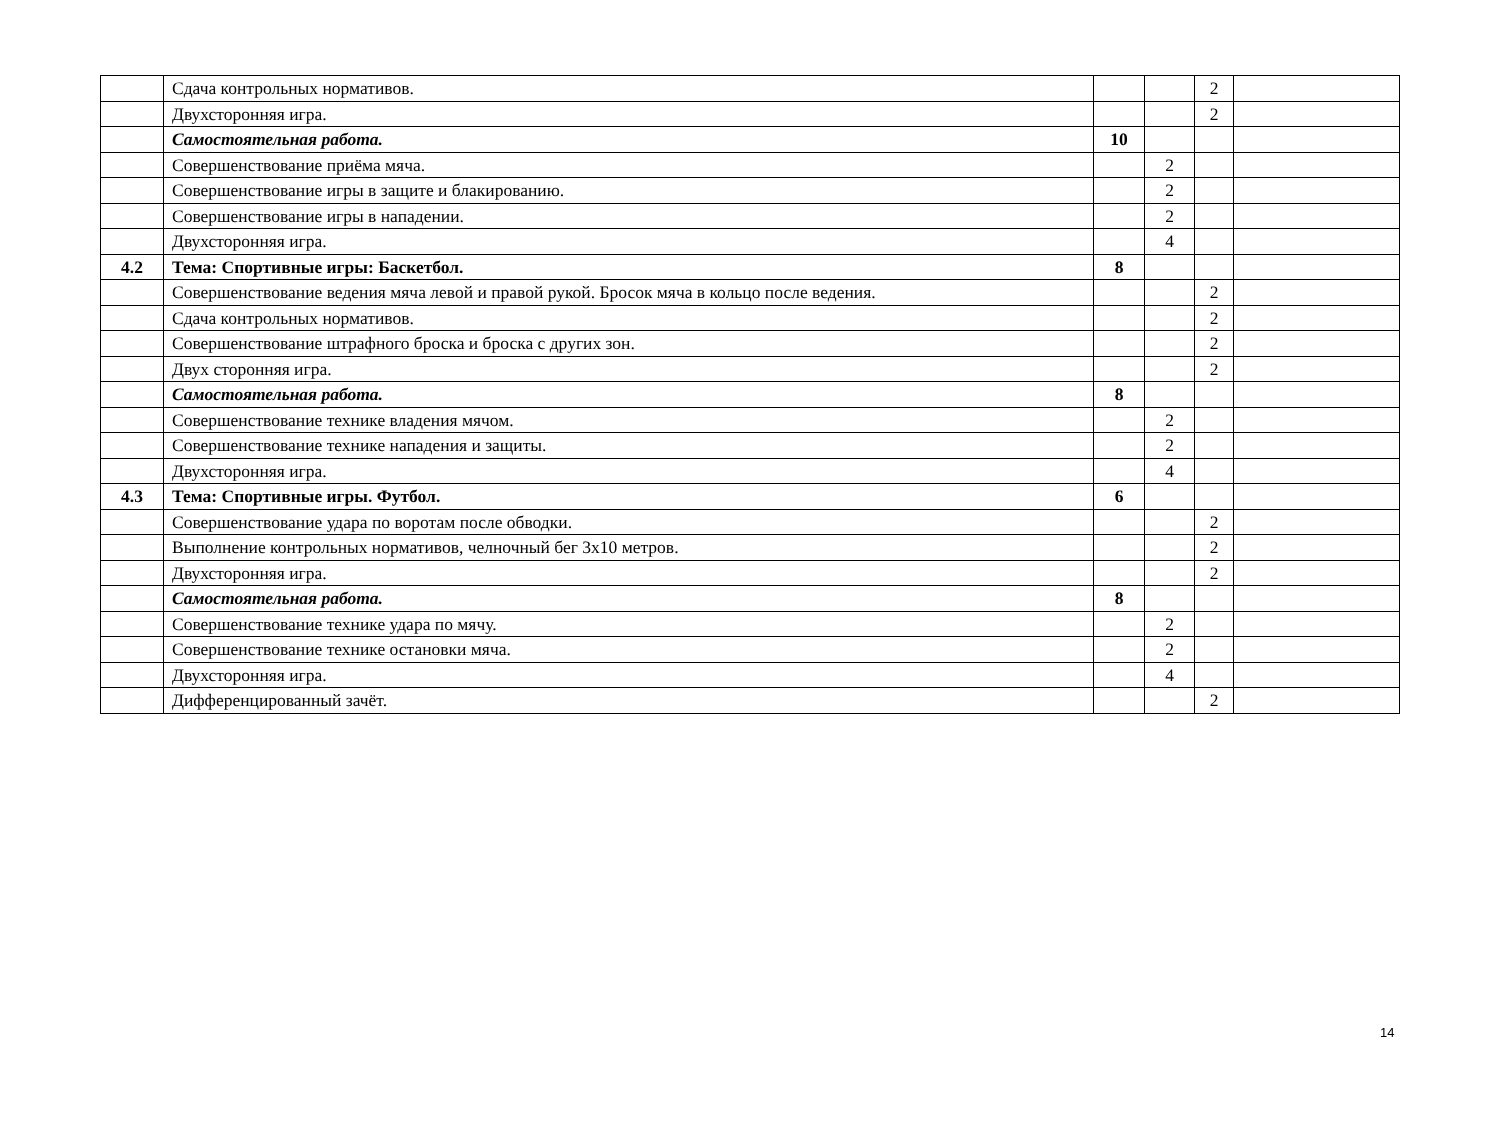| | Сдача контрольных нормативов. | | | 2 | |
| | Двухсторонняя игра. | | | 2 | |
| | Самостоятельная работа. | 10 | | | |
| | Совершенствование приёма мяча. | | 2 | | |
| | Совершенствование игры в защите и блакированию. | | 2 | | |
| | Совершенствование игры в нападении. | | 2 | | |
| | Двухсторонняя игра. | | 4 | | |
| 4.2 | Тема: Спортивные игры: Баскетбол. | 8 | | | |
| | Совершенствование ведения мяча левой и правой рукой. Бросок мяча в кольцо после ведения. | | | 2 | |
| | Сдача контрольных нормативов. | | | 2 | |
| | Совершенствование штрафного броска и броска с других зон. | | | 2 | |
| | Двух сторонняя игра. | | | 2 | |
| | Самостоятельная работа. | 8 | | | |
| | Совершенствование технике владения мячом. | | 2 | | |
| | Совершенствование технике нападения и защиты. | | 2 | | |
| | Двухсторонняя игра. | | 4 | | |
| 4.3 | Тема: Спортивные игры. Футбол. | 6 | | | |
| | Совершенствование удара по воротам после обводки. | | | 2 | |
| | Выполнение контрольных нормативов, челночный бег 3х10 метров. | | | 2 | |
| | Двухсторонняя игра. | | | 2 | |
| | Самостоятельная работа. | 8 | | | |
| | Совершенствование технике удара по мячу. | | 2 | | |
| | Совершенствование технике остановки мяча. | | 2 | | |
| | Двухсторонняя игра. | | 4 | | |
| | Дифференцированный зачёт. | | | 2 | |
14